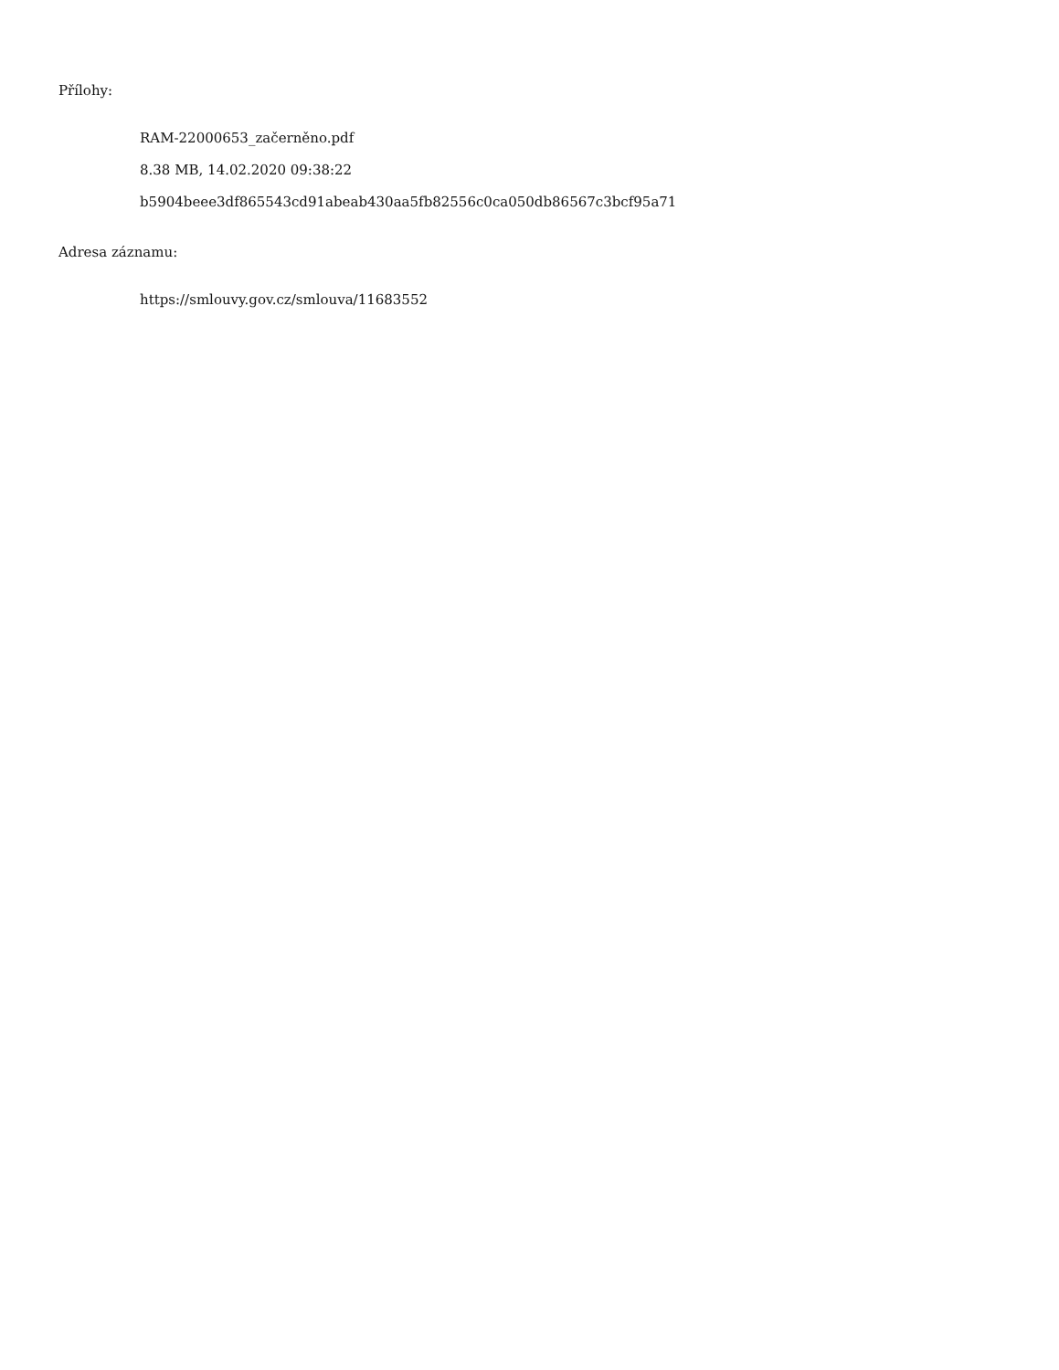Přílohy:
RAM-22000653_začerněno.pdf
8.38 MB, 14.02.2020 09:38:22
b5904beee3df865543cd91abeab430aa5fb82556c0ca050db86567c3bcf95a71
Adresa záznamu:
https://smlouvy.gov.cz/smlouva/11683552